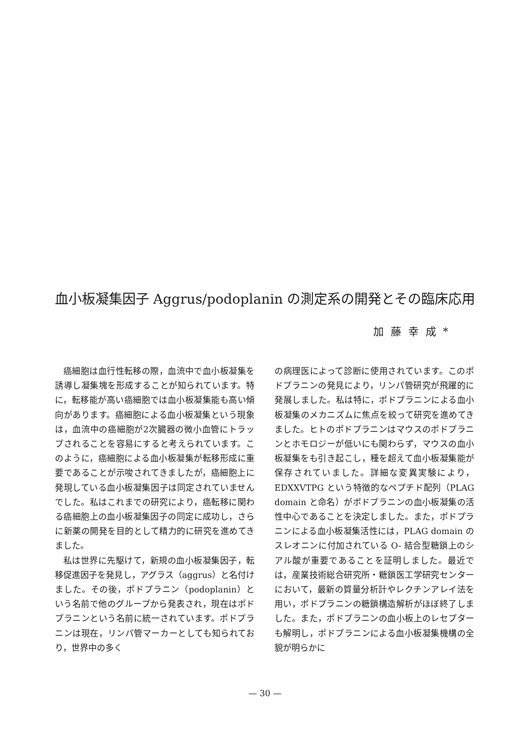血小板凝集因子 Aggrus/podoplanin の測定系の開発とその臨床応用
加藤幸成*
癌細胞は血行性転移の際，血流中で血小板凝集を誘導し凝集塊を形成することが知られています。特に，転移能が高い癌細胞では血小板凝集能も高い傾向があります。癌細胞による血小板凝集という現象は，血流中の癌細胞が2次臓器の微小血管にトラップされることを容易にすると考えられています。このように，癌細胞による血小板凝集が転移形成に重要であることが示唆されてきましたが，癌細胞上に発現している血小板凝集因子は同定されていませんでした。私はこれまでの研究により，癌転移に関わる癌細胞上の血小板凝集因子の同定に成功し，さらに新薬の開発を目的として精力的に研究を進めてきました。
私は世界に先駆けて，新規の血小板凝集因子，転移促進因子を発見し，アグラス（aggrus）と名付けました。その後，ポドプラニン（podoplanin）という名前で他のグループから発表され，現在はポドプラニンという名前に統一されています。ポドプラニンは現在，リンパ管マーカーとしても知られており，世界中の多く
の病理医によって診断に使用されています。このポドプラニンの発見により，リンパ管研究が飛躍的に発展しました。私は特に，ポドプラニンによる血小板凝集のメカニズムに焦点を絞って研究を進めてきました。ヒトのポドプラニンはマウスのポドプラニンとホモロジーが低いにも関わらず，マウスの血小板凝集をも引き起こし，種を超えて血小板凝集能が保存されていました。詳細な変異実験により，EDXXVTPG という特徴的なペプチド配列（PLAG domain と命名）がポドプラニンの血小板凝集の活性中心であることを決定しました。また，ポドプラニンによる血小板凝集活性には，PLAG domain のスレオニンに付加されている O- 結合型糖鎖上のシアル酸が重要であることを証明しました。最近では，産業技術総合研究所・糖鎖医工学研究センターにおいて，最新の質量分析計やレクチンアレイ法を用い，ポドプラニンの糖鎖構造解析がほぼ終了しました。また，ポドプラニンの血小板上のレセプターも解明し，ポドプラニンによる血小板凝集機構の全貌が明らかに
— 30 —